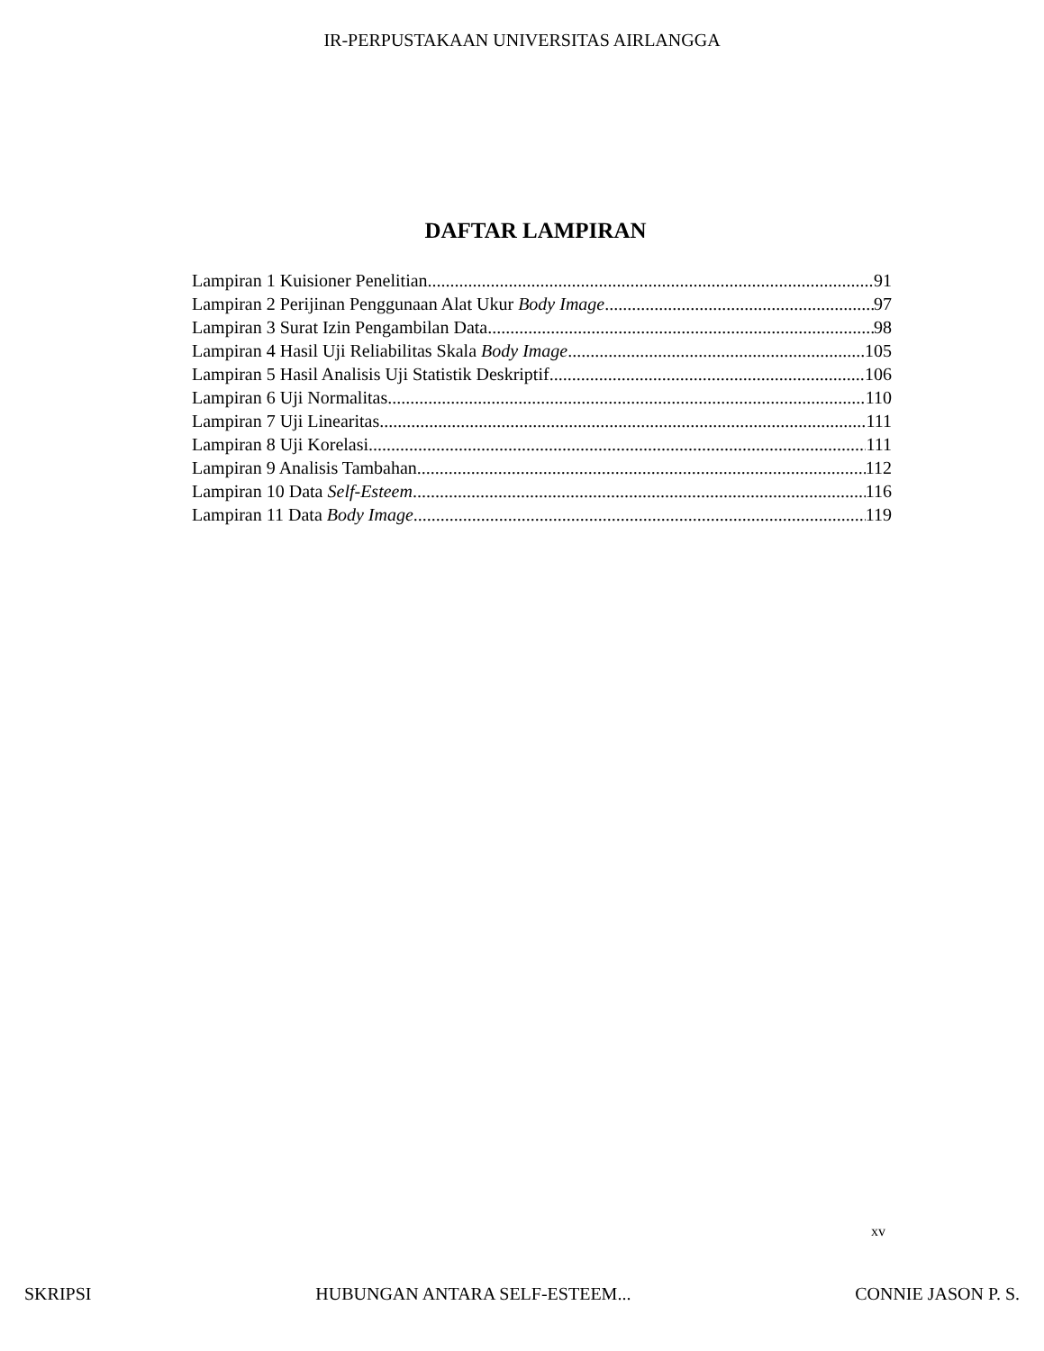IR-PERPUSTAKAAN UNIVERSITAS AIRLANGGA
DAFTAR LAMPIRAN
Lampiran 1 Kuisioner Penelitian 91
Lampiran 2 Perijinan Penggunaan Alat Ukur Body Image 97
Lampiran 3 Surat Izin Pengambilan Data 98
Lampiran 4 Hasil Uji Reliabilitas Skala Body Image 105
Lampiran 5 Hasil Analisis Uji Statistik Deskriptif 106
Lampiran 6 Uji Normalitas 110
Lampiran 7 Uji Linearitas 111
Lampiran 8 Uji Korelasi 111
Lampiran 9 Analisis Tambahan 112
Lampiran 10 Data Self-Esteem 116
Lampiran 11 Data Body Image 119
xv
SKRIPSI HUBUNGAN ANTARA SELF-ESTEEM... CONNIE JASON P. S.